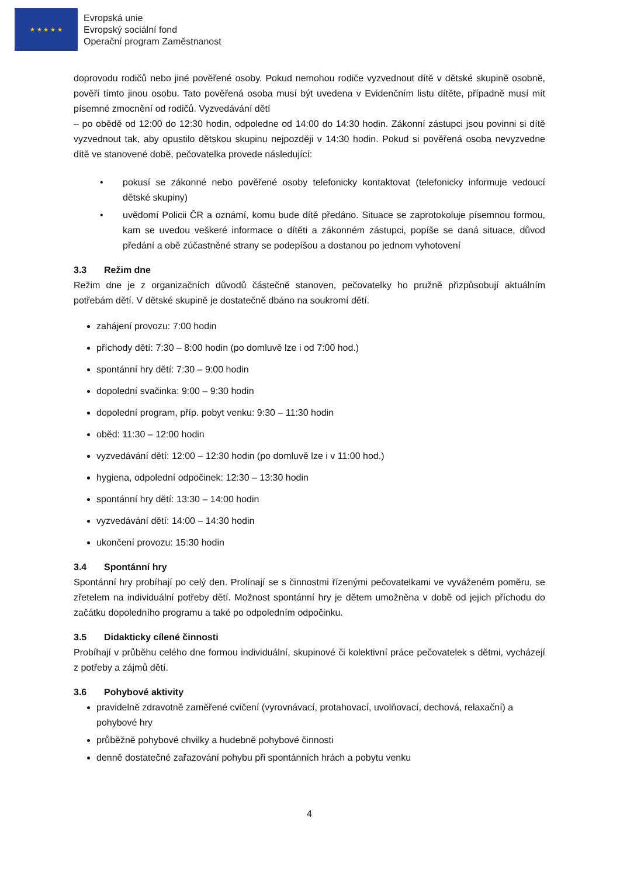★ ★ ★ ★ ★
Evropská unie
Evropský sociální fond
Operační program Zaměstnanost
doprovodu rodičů nebo jiné pověřené osoby. Pokud nemohou rodiče vyzvednout dítě v dětské skupině osobně, pověří tímto jinou osobu. Tato pověřená osoba musí být uvedena v Evidenčním listu dítěte, případně musí mít písemné zmocnění od rodičů. Vyzvedávání dětí
– po obědě od 12:00 do 12:30 hodin, odpoledne od 14:00 do 14:30 hodin. Zákonní zástupci jsou povinni si dítě vyzvednout tak, aby opustilo dětskou skupinu nejpozději v 14:30 hodin. Pokud si pověřená osoba nevyzvedne dítě ve stanovené době, pečovatelka provede následující:
pokusí se zákonné nebo pověřené osoby telefonicky kontaktovat (telefonicky informuje vedoucí dětské skupiny)
uvědomí Policii ČR a oznámí, komu bude dítě předáno. Situace se zaprotokoluje písemnou formou, kam se uvedou veškeré informace o dítěti a zákonném zástupci, popíše se daná situace, důvod předání a obě zúčastněné strany se podepíšou a dostanou po jednom vyhotovení
3.3 Režim dne
Režim dne je z organizačních důvodů částečně stanoven, pečovatelky ho pružně přizpůsobují aktuálním potřebám dětí. V dětské skupině je dostatečně dbáno na soukromí dětí.
zahájení provozu: 7:00 hodin
příchody dětí: 7:30 – 8:00 hodin (po domluvě lze i od 7:00 hod.)
spontánní hry dětí: 7:30 – 9:00 hodin
dopolední svačinka: 9:00 – 9:30 hodin
dopolední program, příp. pobyt venku: 9:30 – 11:30 hodin
oběd: 11:30 – 12:00 hodin
vyzvedávání dětí: 12:00 – 12:30 hodin (po domluvě lze i v 11:00 hod.)
hygiena, odpolední odpočinek: 12:30 – 13:30 hodin
spontánní hry dětí: 13:30 – 14:00 hodin
vyzvedávání dětí: 14:00 – 14:30 hodin
ukončení provozu: 15:30 hodin
3.4 Spontánní hry
Spontánní hry probíhají po celý den. Prolínají se s činnostmi řízenými pečovatelkami ve vyváženém poměru, se zřetelem na individuální potřeby dětí. Možnost spontánní hry je dětem umožněna v době od jejich příchodu do začátku dopoledního programu a také po odpoledním odpočinku.
3.5 Didakticky cílené činnosti
Probíhají v průběhu celého dne formou individuální, skupinové či kolektivní práce pečovatelek s dětmi, vycházejí z potřeby a zájmů dětí.
3.6 Pohybové aktivity
pravidelně zdravotně zaměřené cvičení (vyrovnávací, protahovací, uvolňovací, dechová, relaxační) a pohybové hry
průběžně pohybové chvilky a hudebně pohybové činnosti
denně dostatečné zařazování pohybu při spontánních hrách a pobytu venku
4